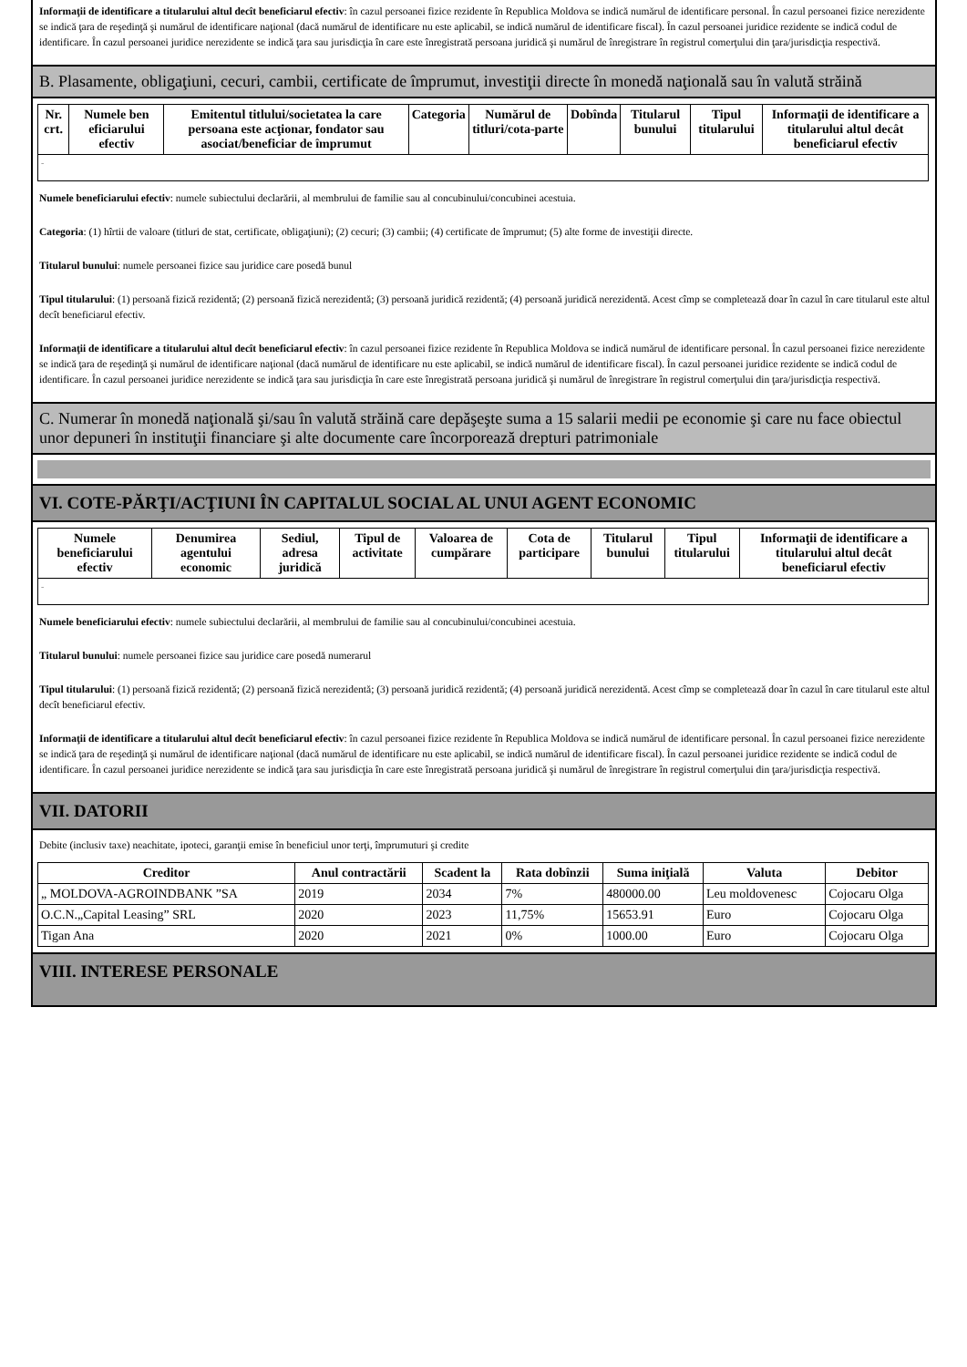Informaţii de identificare a titularului altul decît beneficiarul efectiv: în cazul persoanei fizice rezidente în Republica Moldova se indică numărul de identificare personal. În cazul persoanei fizice nerezidente se indică ţara de reşedinţă şi numărul de identificare naţional (dacă numărul de identificare nu este aplicabil, se indică numărul de identificare fiscal). În cazul persoanei juridice rezidente se indică codul de identificare. În cazul persoanei juridice nerezidente se indică ţara sau jurisdicţia în care este înregistrată persoana juridică şi numărul de înregistrare în registrul comerţului din ţara/jurisdicţia respectivă.
B. Plasamente, obligaţiuni, cecuri, cambii, certificate de împrumut, investiţii directe în monedă naţională sau în valută străină
| Nr. crt. | Numele ben eficiarului efectiv | Emitentul titlului/societatea la care persoana este acţionar, fondator sau asociat/beneficiar de împrumut | Categoria | Numărul de titluri/cota-parte | Dobînda | Titularul bunului | Tipul titularului | Informaţii de identificare a titularului altul decât beneficiarul efectiv |
| --- | --- | --- | --- | --- | --- | --- | --- | --- |
| - | | | | | | | | |
Numele beneficiarului efectiv: numele subiectului declarării, al membrului de familie sau al concubinului/concubinei acestuia.
Categoria: (1) hîrtii de valoare (titluri de stat, certificate, obligaţiuni); (2) cecuri; (3) cambii; (4) certificate de împrumut; (5) alte forme de investiţii directe.
Titularul bunului: numele persoanei fizice sau juridice care posedă bunul
Tipul titularului: (1) persoană fizică rezidentă; (2) persoană fizică nerezidentă; (3) persoană juridică rezidentă; (4) persoană juridică nerezidentă. Acest cîmp se completează doar în cazul în care titularul este altul decît beneficiarul efectiv.
Informaţii de identificare a titularului altul decît beneficiarul efectiv: în cazul persoanei fizice rezidente în Republica Moldova se indică numărul de identificare personal. În cazul persoanei fizice nerezidente se indică ţara de reşedinţă şi numărul de identificare naţional (dacă numărul de identificare nu este aplicabil, se indică numărul de identificare fiscal). În cazul persoanei juridice rezidente se indică codul de identificare. În cazul persoanei juridice nerezidente se indică ţara sau jurisdicţia în care este înregistrată persoana juridică şi numărul de înregistrare în registrul comerţului din ţara/jurisdicţia respectivă.
C. Numerar în monedă naţională şi/sau în valută străină care depăşeşte suma a 15 salarii medii pe economie şi care nu face obiectul unor depuneri în instituţii financiare şi alte documente care încorporează drepturi patrimoniale
VI. COTE-PĂRŢI/ACŢIUNI ÎN CAPITALUL SOCIAL AL UNUI AGENT ECONOMIC
| Numele beneficiarului efectiv | Denumirea agentului economic | Sediul, adresa juridică | Tipul de activitate | Valoarea de cumpărare | Cota de participare | Titularul bunului | Tipul titularului | Informaţii de identificare a titularului altul decât beneficiarul efectiv |
| --- | --- | --- | --- | --- | --- | --- | --- | --- |
| - | | | | | | | | |
Numele beneficiarului efectiv: numele subiectului declarării, al membrului de familie sau al concubinului/concubinei acestuia.
Titularul bunului: numele persoanei fizice sau juridice care posedă numerarul
Tipul titularului: (1) persoană fizică rezidentă; (2) persoană fizică nerezidentă; (3) persoană juridică rezidentă; (4) persoană juridică nerezidentă. Acest cîmp se completează doar în cazul în care titularul este altul decît beneficiarul efectiv.
Informaţii de identificare a titularului altul decît beneficiarul efectiv: în cazul persoanei fizice rezidente în Republica Moldova se indică numărul de identificare personal. În cazul persoanei fizice nerezidente se indică ţara de reşedinţă şi numărul de identificare naţional (dacă numărul de identificare nu este aplicabil, se indică numărul de identificare fiscal). În cazul persoanei juridice rezidente se indică codul de identificare. În cazul persoanei juridice nerezidente se indică ţara sau jurisdicţia în care este înregistrată persoana juridică şi numărul de înregistrare în registrul comerţului din ţara/jurisdicţia respectivă.
VII. DATORII
Debite (inclusiv taxe) neachitate, ipoteci, garanţii emise în beneficiul unor terţi, împrumuturi şi credite
| Creditor | Anul contractării | Scadent la | Rata dobînzii | Suma iniţială | Valuta | Debitor |
| --- | --- | --- | --- | --- | --- | --- |
| „ MOLDOVA-AGROINDBANK ”SA | 2019 | 2034 | 7% | 480000.00 | Leu moldovenesc | Cojocaru Olga |
| O.C.N.„Capital Leasing” SRL | 2020 | 2023 | 11,75% | 15653.91 | Euro | Cojocaru Olga |
| Tigan Ana | 2020 | 2021 | 0% | 1000.00 | Euro | Cojocaru Olga |
VIII. INTERESE PERSONALE